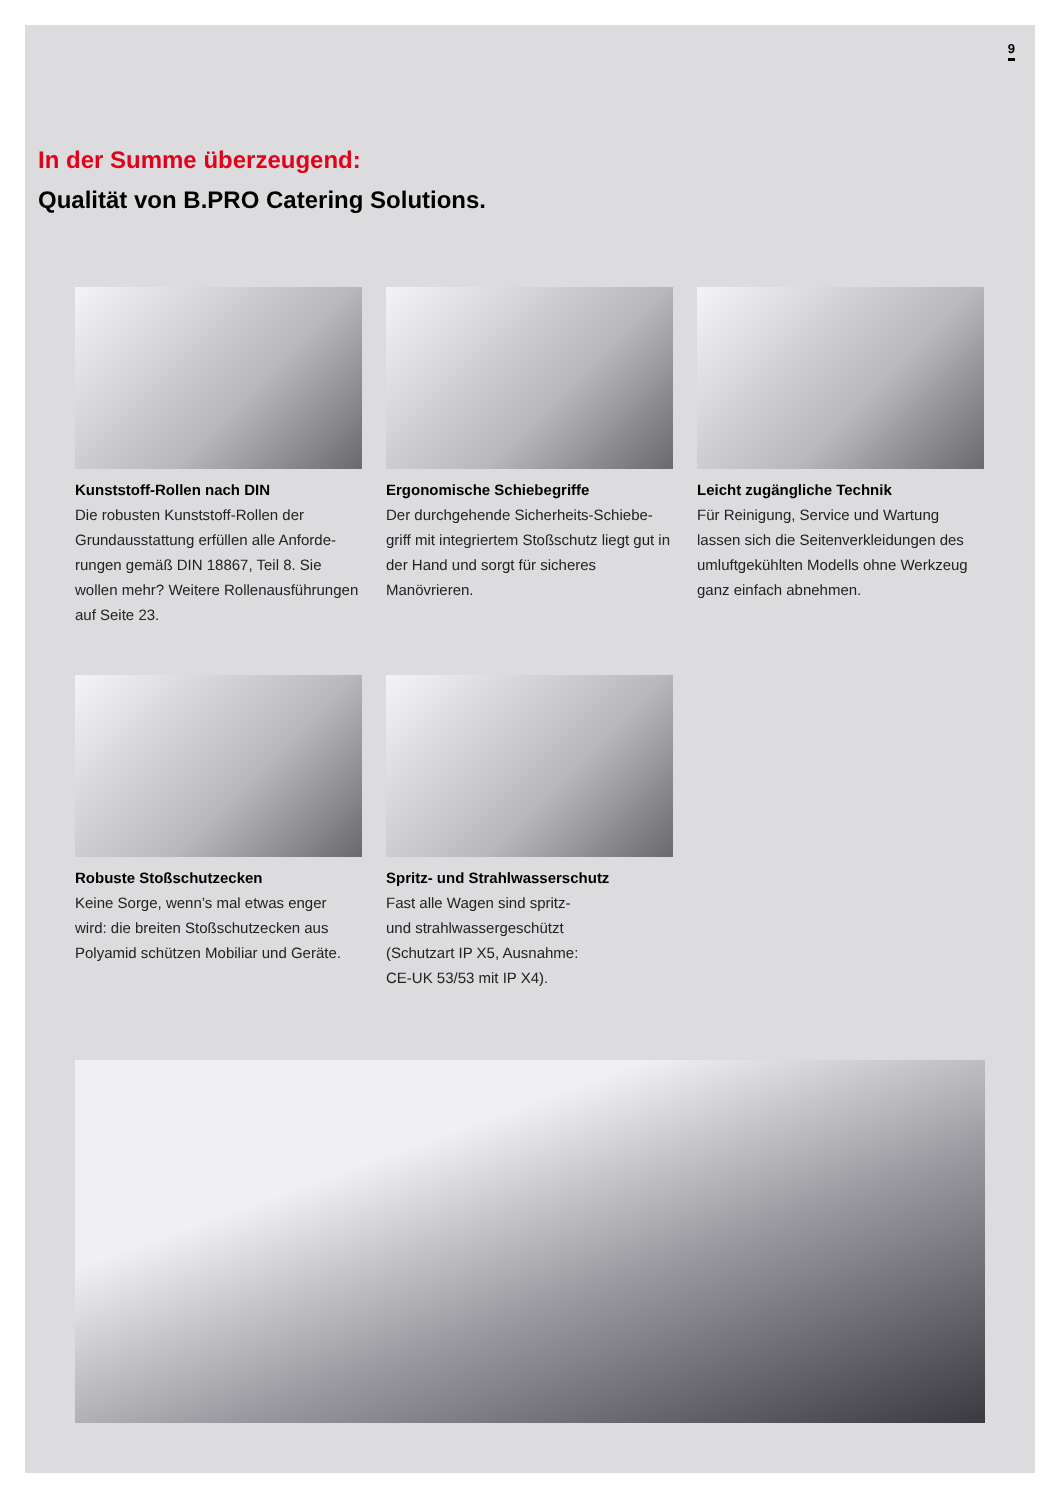9
In der Summe überzeugend:
Qualität von B.PRO Catering Solutions.
Kunststoff-Rollen nach DIN
Die robusten Kunststoff-Rollen der Grundausstattung erfüllen alle Anforde-rungen gemäß DIN 18867, Teil 8. Sie wollen mehr? Weitere Rollenausführungen auf Seite 23.
Ergonomische Schiebegriffe
Der durchgehende Sicherheits-Schiebe-griff mit integriertem Stoßschutz liegt gut in der Hand und sorgt für sicheres Manövrieren.
Leicht zugängliche Technik
Für Reinigung, Service und Wartung lassen sich die Seitenverkleidungen des umluftgekühlten Modells ohne Werkzeug ganz einfach abnehmen.
Robuste Stoßschutzecken
Keine Sorge, wenn’s mal etwas enger wird: die breiten Stoßschutzecken aus Polyamid schützen Mobiliar und Geräte.
Spritz- und Strahlwasserschutz
Fast alle Wagen sind spritz-
und strahlwassergeschützt
(Schutzart IP X5, Ausnahme:
CE-UK 53/53 mit IP X4).